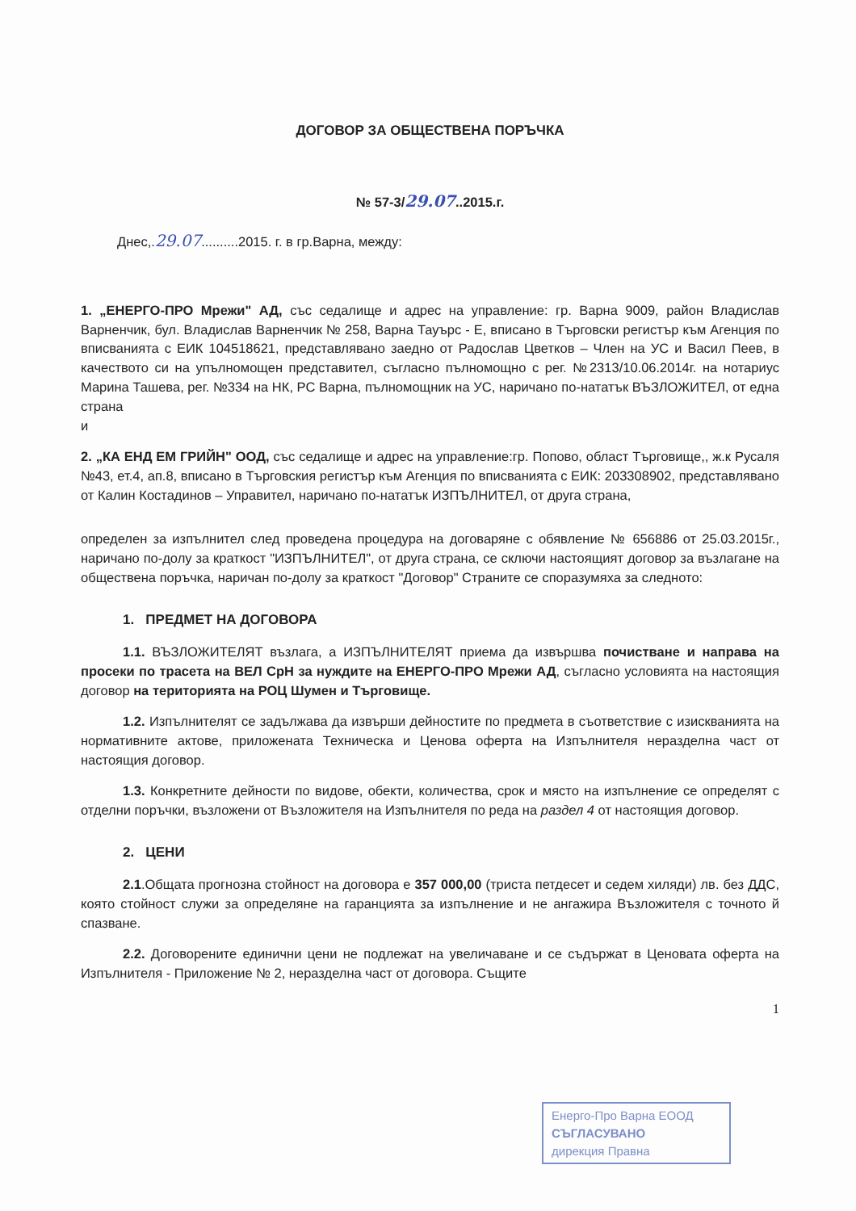ДОГОВОР ЗА ОБЩЕСТВЕНА ПОРЪЧКА
№ 57-3/29.07..2015.г.
Днес,.29.07..........2015. г. в гр.Варна, между:
1. „ЕНЕРГО-ПРО Мрежи" АД, със седалище и адрес на управление: гр. Варна 9009, район Владислав Варненчик, бул. Владислав Варненчик № 258, Варна Тауърс - Е, вписано в Търговски регистър към Агенция по вписванията с ЕИК 104518621, представлявано заедно от Радослав Цветков – Член на УС и Васил Пеев, в качеството си на упълномощен представител, съгласно пълномощно с рег. №2313/10.06.2014г. на нотариус Марина Ташева, рег. №334 на НК, РС Варна, пълномощник на УС, наричано по-нататък ВЪЗЛОЖИТЕЛ, от една страна
и
2. „КА ЕНД ЕМ ГРИЙН" ООД, със седалище и адрес на управление:гр. Попово, област Търговище,, ж.к Русаля №43, ет.4, ап.8, вписано в Търговския регистър към Агенция по вписванията с ЕИК: 203308902, представлявано от Калин Костадинов – Управител, наричано по-нататък ИЗПЪЛНИТЕЛ, от друга страна,
определен за изпълнител след проведена процедура на договаряне с обявление № 656886 от 25.03.2015г., наричано по-долу за краткост "ИЗПЪЛНИТЕЛ", от друга страна, се сключи настоящият договор за възлагане на обществена поръчка, наричан по-долу за краткост "Договор" Страните се споразумяха за следното:
1. ПРЕДМЕТ НА ДОГОВОРА
1.1. ВЪЗЛОЖИТЕЛЯТ възлага, а ИЗПЪЛНИТЕЛЯТ приема да извършва почистване и направа на просеки по трасета на ВЕЛ СрН за нуждите на ЕНЕРГО-ПРО Мрежи АД, съгласно условията на настоящия договор на територията на РОЦ Шумен и Търговище.
1.2. Изпълнителят се задължава да извърши дейностите по предмета в съответствие с изискванията на нормативните актове, приложената Техническа и Ценова оферта на Изпълнителя неразделна част от настоящия договор.
1.3. Конкретните дейности по видове, обекти, количества, срок и място на изпълнение се определят с отделни поръчки, възложени от Възложителя на Изпълнителя по реда на раздел 4 от настоящия договор.
2. ЦЕНИ
2.1.Общата прогнозна стойност на договора е 357 000,00 (триста петдесет и седем хиляди) лв. без ДДС, която стойност служи за определяне на гаранцията за изпълнение и не ангажира Възложителя с точното й спазване.
2.2. Договорените единични цени не подлежат на увеличаване и се съдържат в Ценовата оферта на Изпълнителя - Приложение № 2, неразделна част от договора. Същите
1
Енерго-Про Варна ЕООД
СЪГЛАСУВАНО
дирекция Правна